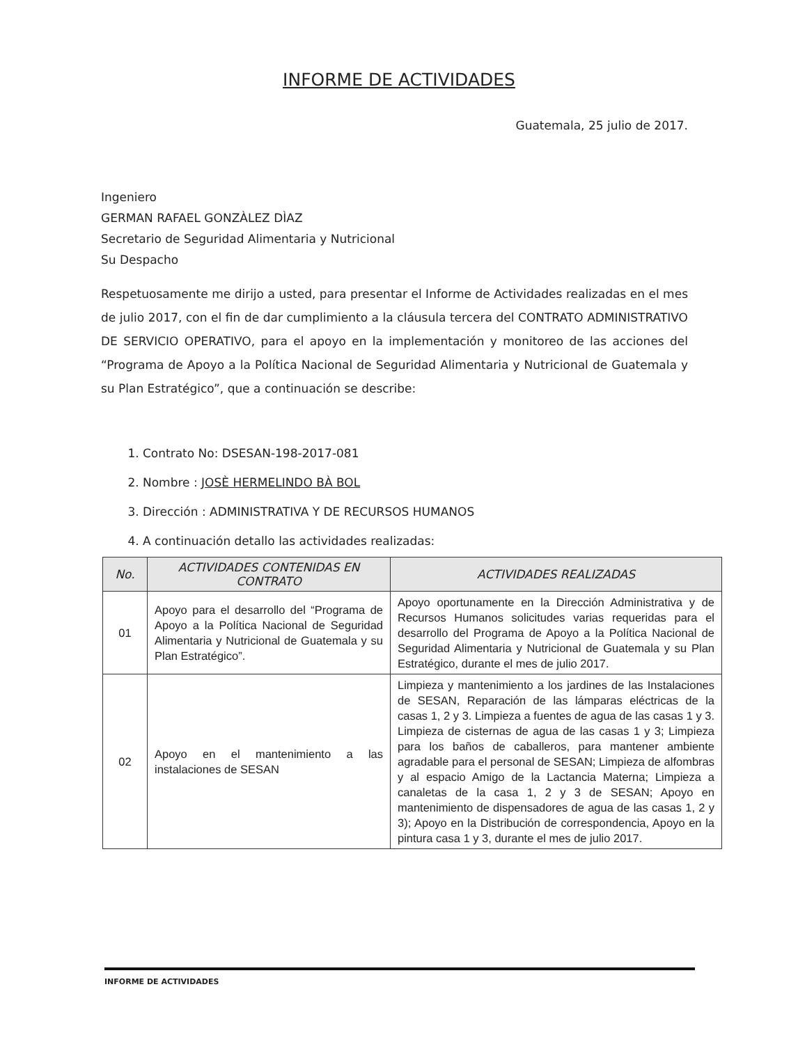INFORME DE ACTIVIDADES
Guatemala, 25 julio de 2017.
Ingeniero
GERMAN RAFAEL GONZÀLEZ DÌAZ
Secretario de Seguridad Alimentaria y Nutricional
Su Despacho
Respetuosamente me dirijo a usted, para presentar el Informe de Actividades realizadas en el mes de julio 2017, con el fin de dar cumplimiento a la cláusula tercera del CONTRATO ADMINISTRATIVO DE SERVICIO OPERATIVO, para el apoyo en la implementación y monitoreo de las acciones del “Programa de Apoyo a la Política Nacional de Seguridad Alimentaria y Nutricional de Guatemala y su Plan Estratégico”, que a continuación se describe:
1. Contrato No: DSESAN-198-2017-081
2. Nombre : JOSÈ HERMELINDO BÀ BOL
3. Dirección : ADMINISTRATIVA Y DE RECURSOS HUMANOS
4. A continuación detallo las actividades realizadas:
| No. | ACTIVIDADES CONTENIDAS EN CONTRATO | ACTIVIDADES REALIZADAS |
| --- | --- | --- |
| 01 | Apoyo para el desarrollo del “Programa de Apoyo a la Política Nacional de Seguridad Alimentaria y Nutricional de Guatemala y su Plan Estratégico”. | Apoyo oportunamente en la Dirección Administrativa y de Recursos Humanos solicitudes varias requeridas para el desarrollo del Programa de Apoyo a la Política Nacional de Seguridad Alimentaria y Nutricional de Guatemala y su Plan Estratégico, durante el mes de julio 2017. |
| 02 | Apoyo en el mantenimiento a las instalaciones de SESAN | Limpieza y mantenimiento a los jardines de las Instalaciones de SESAN, Reparación de las lámparas eléctricas de la casas 1, 2 y 3. Limpieza a fuentes de agua de las casas 1 y 3. Limpieza de cisternas de agua de las casas 1 y 3; Limpieza para los baños de caballeros, para mantener ambiente agradable para el personal de SESAN; Limpieza de alfombras y al espacio Amigo de la Lactancia Materna; Limpieza a canaletas de la casa 1, 2 y 3 de SESAN; Apoyo en mantenimiento de dispensadores de agua de las casas 1, 2 y 3); Apoyo en la Distribución de correspondencia, Apoyo en la pintura casa 1 y 3, durante el mes de julio 2017. |
INFORME DE ACTIVIDADES